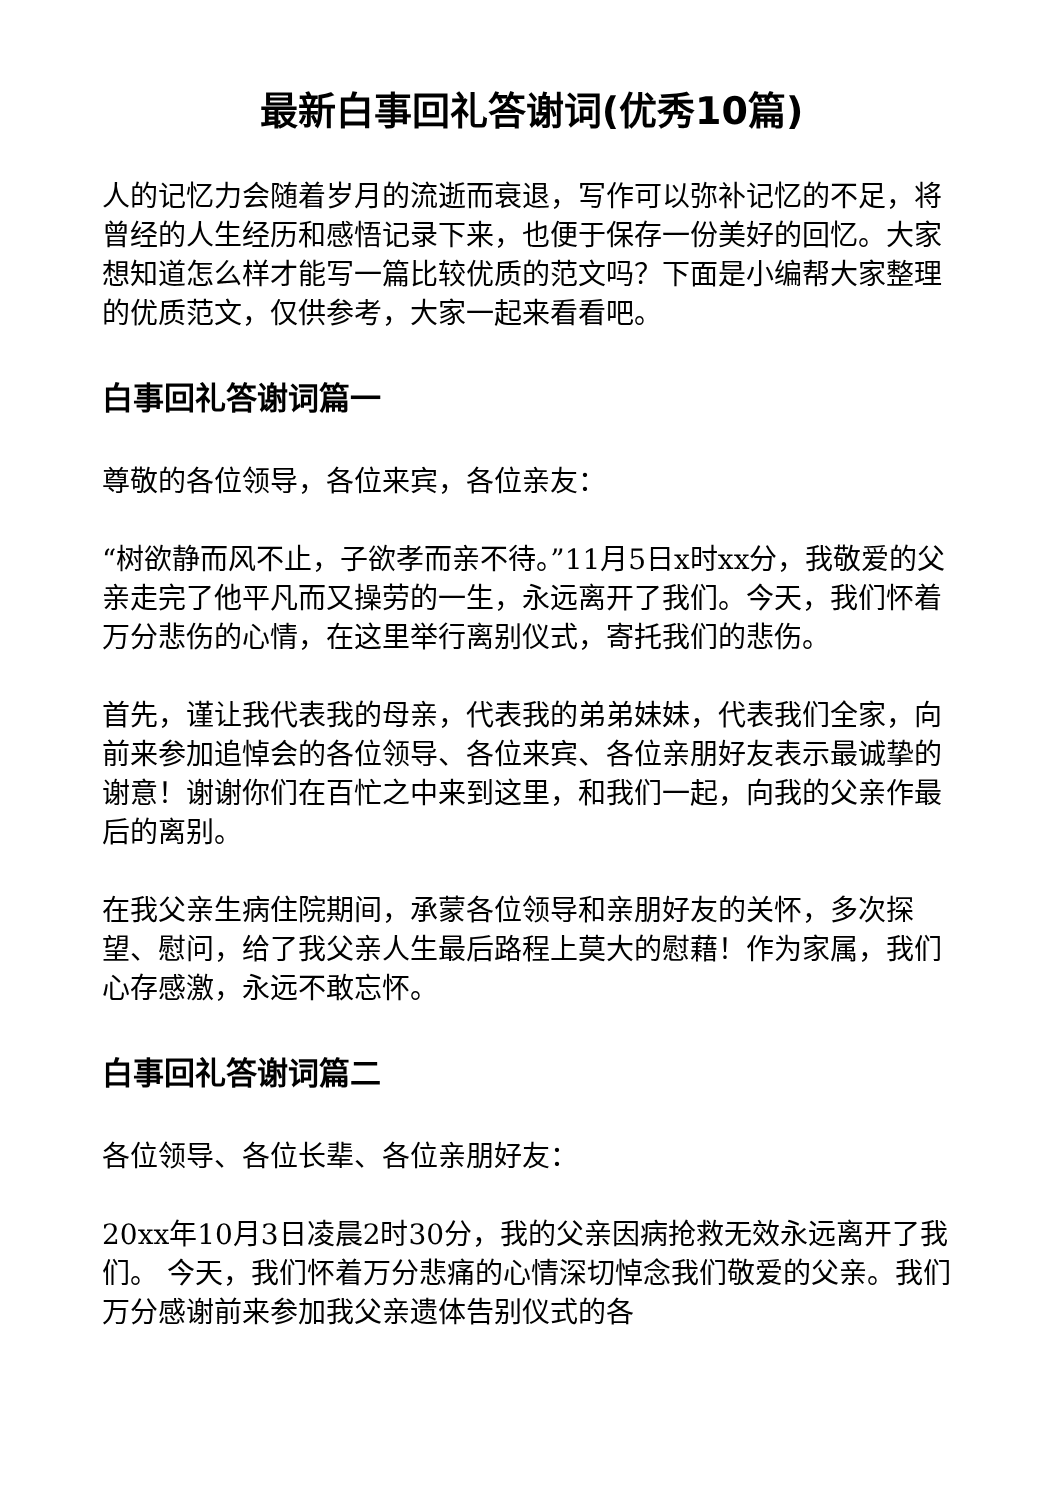最新白事回礼答谢词(优秀10篇)
人的记忆力会随着岁月的流逝而衰退，写作可以弥补记忆的不足，将曾经的人生经历和感悟记录下来，也便于保存一份美好的回忆。大家想知道怎么样才能写一篇比较优质的范文吗？下面是小编帮大家整理的优质范文，仅供参考，大家一起来看看吧。
白事回礼答谢词篇一
尊敬的各位领导，各位来宾，各位亲友：
“树欲静而风不止，子欲孝而亲不待。”11月5日x时xx分，我敬爱的父亲走完了他平凡而又操劳的一生，永远离开了我们。今天，我们怀着万分悲伤的心情，在这里举行离别仪式，寄托我们的悲伤。
首先，谨让我代表我的母亲，代表我的弟弟妹妹，代表我们全家，向前来参加追悼会的各位领导、各位来宾、各位亲朋好友表示最诚挚的谢意！谢谢你们在百忙之中来到这里，和我们一起，向我的父亲作最后的离别。
在我父亲生病住院期间，承蒙各位领导和亲朋好友的关怀，多次探望、慰问，给了我父亲人生最后路程上莫大的慰藉！作为家属，我们心存感激，永远不敢忘怀。
白事回礼答谢词篇二
各位领导、各位长辈、各位亲朋好友：
20xx年10月3日凌晨2时30分，我的父亲因病抢救无效永远离开了我们。 今天，我们怀着万分悲痛的心情深切悼念我们敬爱的父亲。我们万分感谢前来参加我父亲遗体告别仪式的各